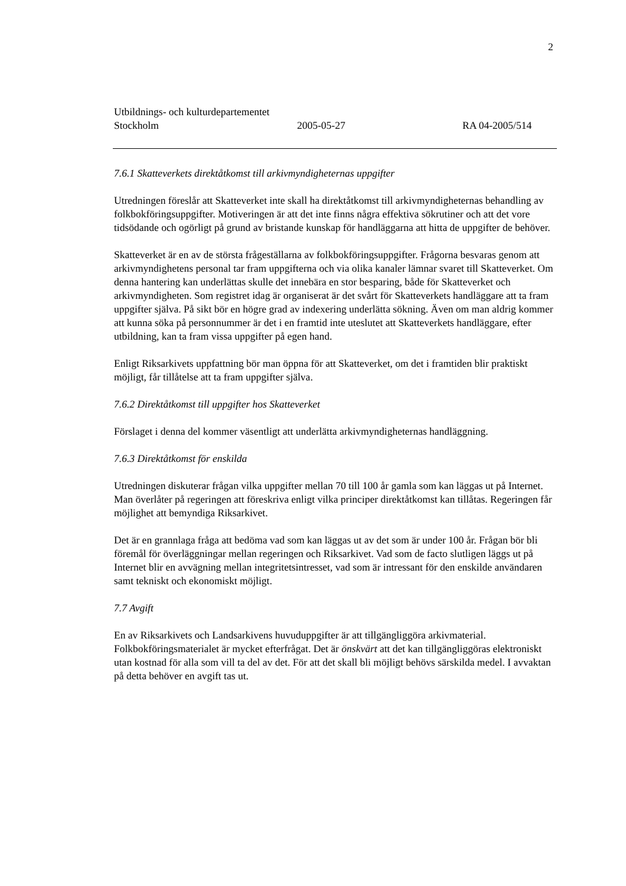2
Utbildnings- och kulturdepartementet
Stockholm 2005-05-27 RA 04-2005/514
7.6.1 Skatteverkets direktåtkomst till arkivmyndigheternas uppgifter
Utredningen föreslår att Skatteverket inte skall ha direktåtkomst till arkivmyndigheternas behandling av folkbokföringsuppgifter. Motiveringen är att det inte finns några effektiva sökrutiner och att det vore tidsödande och ogörligt på grund av bristande kunskap för handläggarna att hitta de uppgifter de behöver.
Skatteverket är en av de största frågeställarna av folkbokföringsuppgifter. Frågorna besvaras genom att arkivmyndighetens personal tar fram uppgifterna och via olika kanaler lämnar svaret till Skatteverket. Om denna hantering kan underlättas skulle det innebära en stor besparing, både för Skatteverket och arkivmyndigheten. Som registret idag är organiserat är det svårt för Skatteverkets handläggare att ta fram uppgifter själva. På sikt bör en högre grad av indexering underlätta sökning. Även om man aldrig kommer att kunna söka på personnummer är det i en framtid inte uteslutet att Skatteverkets handläggare, efter utbildning, kan ta fram vissa uppgifter på egen hand.
Enligt Riksarkivets uppfattning bör man öppna för att Skatteverket, om det i framtiden blir praktiskt möjligt, får tillåtelse att ta fram uppgifter själva.
7.6.2 Direktåtkomst till uppgifter hos Skatteverket
Förslaget i denna del kommer väsentligt att underlätta arkivmyndigheternas handläggning.
7.6.3 Direktåtkomst för enskilda
Utredningen diskuterar frågan vilka uppgifter mellan 70 till 100 år gamla som kan läggas ut på Internet. Man överlåter på regeringen att föreskriva enligt vilka principer direktåtkomst kan tillåtas. Regeringen får möjlighet att bemyndiga Riksarkivet.
Det är en grannlaga fråga att bedöma vad som kan läggas ut av det som är under 100 år. Frågan bör bli föremål för överläggningar mellan regeringen och Riksarkivet. Vad som de facto slutligen läggs ut på Internet blir en avvägning mellan integritetsintresset, vad som är intressant för den enskilde användaren samt tekniskt och ekonomiskt möjligt.
7.7 Avgift
En av Riksarkivets och Landsarkivens huvuduppgifter är att tillgängliggöra arkivmaterial. Folkbokföringsmaterialet är mycket efterfrågat. Det är önskvärt att det kan tillgängliggöras elektroniskt utan kostnad för alla som vill ta del av det. För att det skall bli möjligt behövs särskilda medel. I avvaktan på detta behöver en avgift tas ut.